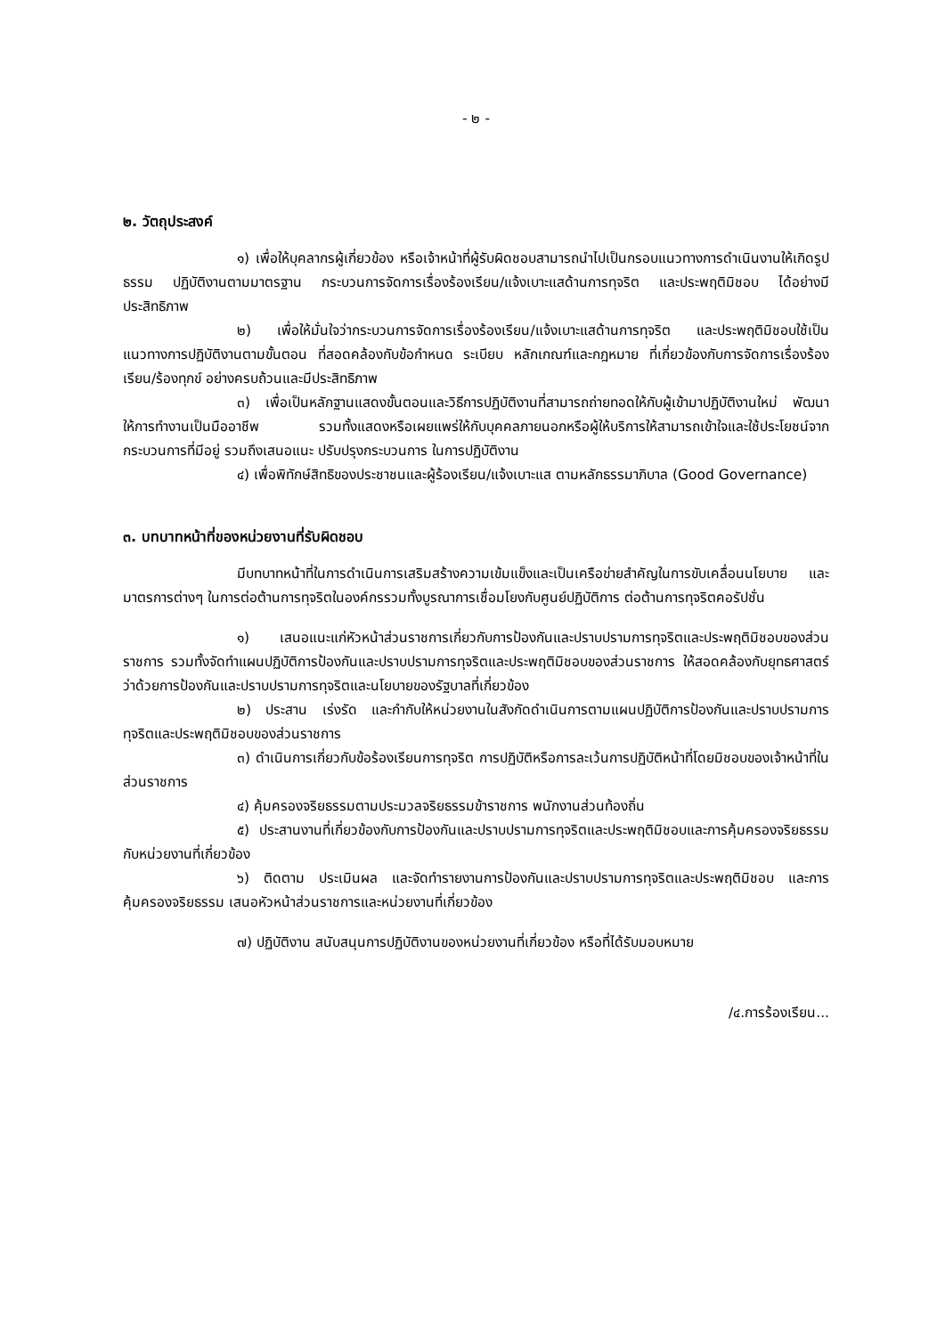- ๒ -
๒. วัตถุประสงค์
๑) เพื่อให้บุคลากรผู้เกี่ยวข้อง หรือเจ้าหน้าที่ผู้รับผิดชอบสามารถนำไปเป็นกรอบแนวทางการดำเนินงานให้เกิดรูปธรรม ปฏิบัติงานตามมาตรฐาน กระบวนการจัดการเรื่องร้องเรียน/แจ้งเบาะแสด้านการทุจริต และประพฤติมิชอบ ได้อย่างมีประสิทธิภาพ
๒) เพื่อให้มั่นใจว่ากระบวนการจัดการเรื่องร้องเรียน/แจ้งเบาะแสด้านการทุจริต และประพฤติมิชอบใช้เป็นแนวทางการปฏิบัติงานตามขั้นตอน ที่สอดคล้องกับข้อกำหนด ระเบียบ หลักเกณฑ์และกฎหมาย ที่เกี่ยวข้องกับการจัดการเรื่องร้องเรียน/ร้องทุกข์ อย่างครบถ้วนและมีประสิทธิภาพ
๓) เพื่อเป็นหลักฐานแสดงขั้นตอนและวิธีการปฏิบัติงานที่สามารถถ่ายทอดให้กับผู้เข้ามาปฏิบัติงานใหม่ พัฒนาให้การทำงานเป็นมืออาชีพ รวมทั้งแสดงหรือเผยแพร่ให้กับบุคคลภายนอกหรือผู้ให้บริการให้สามารถเข้าใจและใช้ประโยชน์จากกระบวนการที่มีอยู่ รวมถึงเสนอแนะ ปรับปรุงกระบวนการ ในการปฏิบัติงาน
๔) เพื่อพิทักษ์สิทธิของประชาชนและผู้ร้องเรียน/แจ้งเบาะแส ตามหลักธรรมาภิบาล (Good Governance)
๓. บทบาทหน้าที่ของหน่วยงานที่รับผิดชอบ
มีบทบาทหน้าที่ในการดำเนินการเสริมสร้างความเข้มแข็งและเป็นเครือข่ายสำคัญในการขับเคลื่อนนโยบาย และมาตรการต่างๆ ในการต่อต้านการทุจริตในองค์กรรวมทั้งบูรณาการเชื่อมโยงกับศูนย์ปฏิบัติการ ต่อต้านการทุจริตคอรัปชั่น
๑) เสนอแนะแก่หัวหน้าส่วนราชการเกี่ยวกับการป้องกันและปราบปรามการทุจริตและประพฤติมิชอบของส่วนราชการ รวมทั้งจัดทำแผนปฏิบัติการป้องกันและปราบปรามการทุจริตและประพฤติมิชอบของส่วนราชการ ให้สอดคล้องกับยุทธศาสตร์ว่าด้วยการป้องกันและปราบปรามการทุจริตและนโยบายของรัฐบาลที่เกี่ยวข้อง
๒) ประสาน เร่งรัด และกำกับให้หน่วยงานในสังกัดดำเนินการตามแผนปฏิบัติการป้องกันและปราบปรามการทุจริตและประพฤติมิชอบของส่วนราชการ
๓) ดำเนินการเกี่ยวกับข้อร้องเรียนการทุจริต การปฏิบัติหรือการละเว้นการปฏิบัติหน้าที่โดยมิชอบของเจ้าหน้าที่ในส่วนราชการ
๔) คุ้มครองจริยธรรมตามประมวลจริยธรรมข้าราชการ พนักงานส่วนท้องถิ่น
๕) ประสานงานที่เกี่ยวข้องกับการป้องกันและปราบปรามการทุจริตและประพฤติมิชอบและการคุ้มครองจริยธรรมกับหน่วยงานที่เกี่ยวข้อง
๖) ติดตาม ประเมินผล และจัดทำรายงานการป้องกันและปราบปรามการทุจริตและประพฤติมิชอบ และการคุ้มครองจริยธรรม เสนอหัวหน้าส่วนราชการและหน่วยงานที่เกี่ยวข้อง
๗) ปฏิบัติงาน สนับสนุนการปฏิบัติงานของหน่วยงานที่เกี่ยวข้อง หรือที่ได้รับมอบหมาย
/๔.การร้องเรียน...